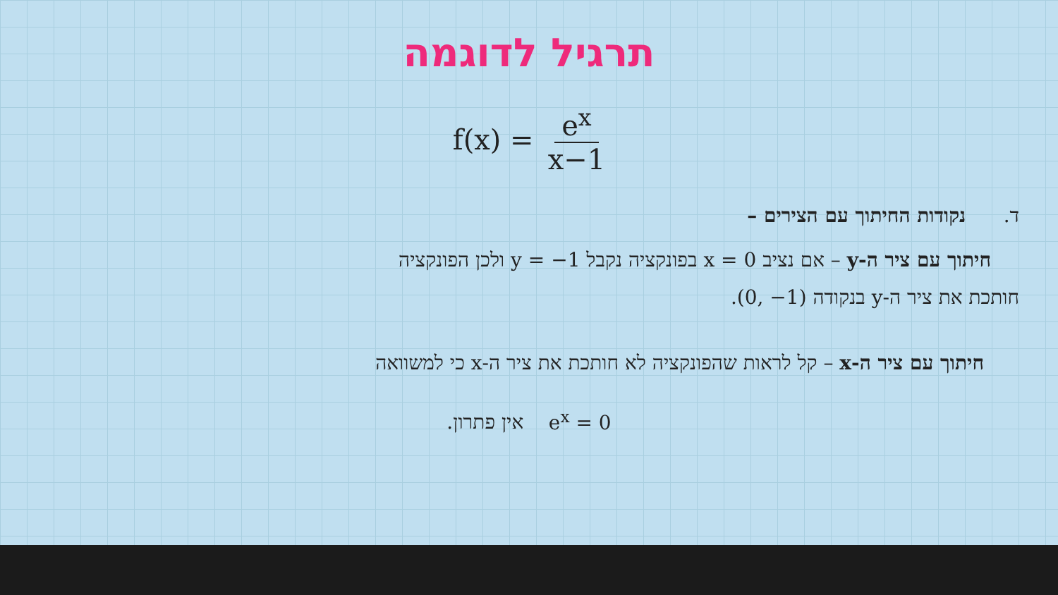תרגיל לדוגמה
f(x) = e<sup>x</sup> x−1
ד. נקודות החיתוך עם הצירים –
חיתוך עם ציר ה-y – אם נציב x = 0 בפונקציה נקבל y = −1 ולכן הפונקציה
חותכת את ציר ה-y בנקודה (0, −1).
חיתוך עם ציר ה-x – קל לראות שהפונקציה לא חותכת את ציר ה-x כי למשוואה
e<sup>x</sup> = 0 אין פתרון.